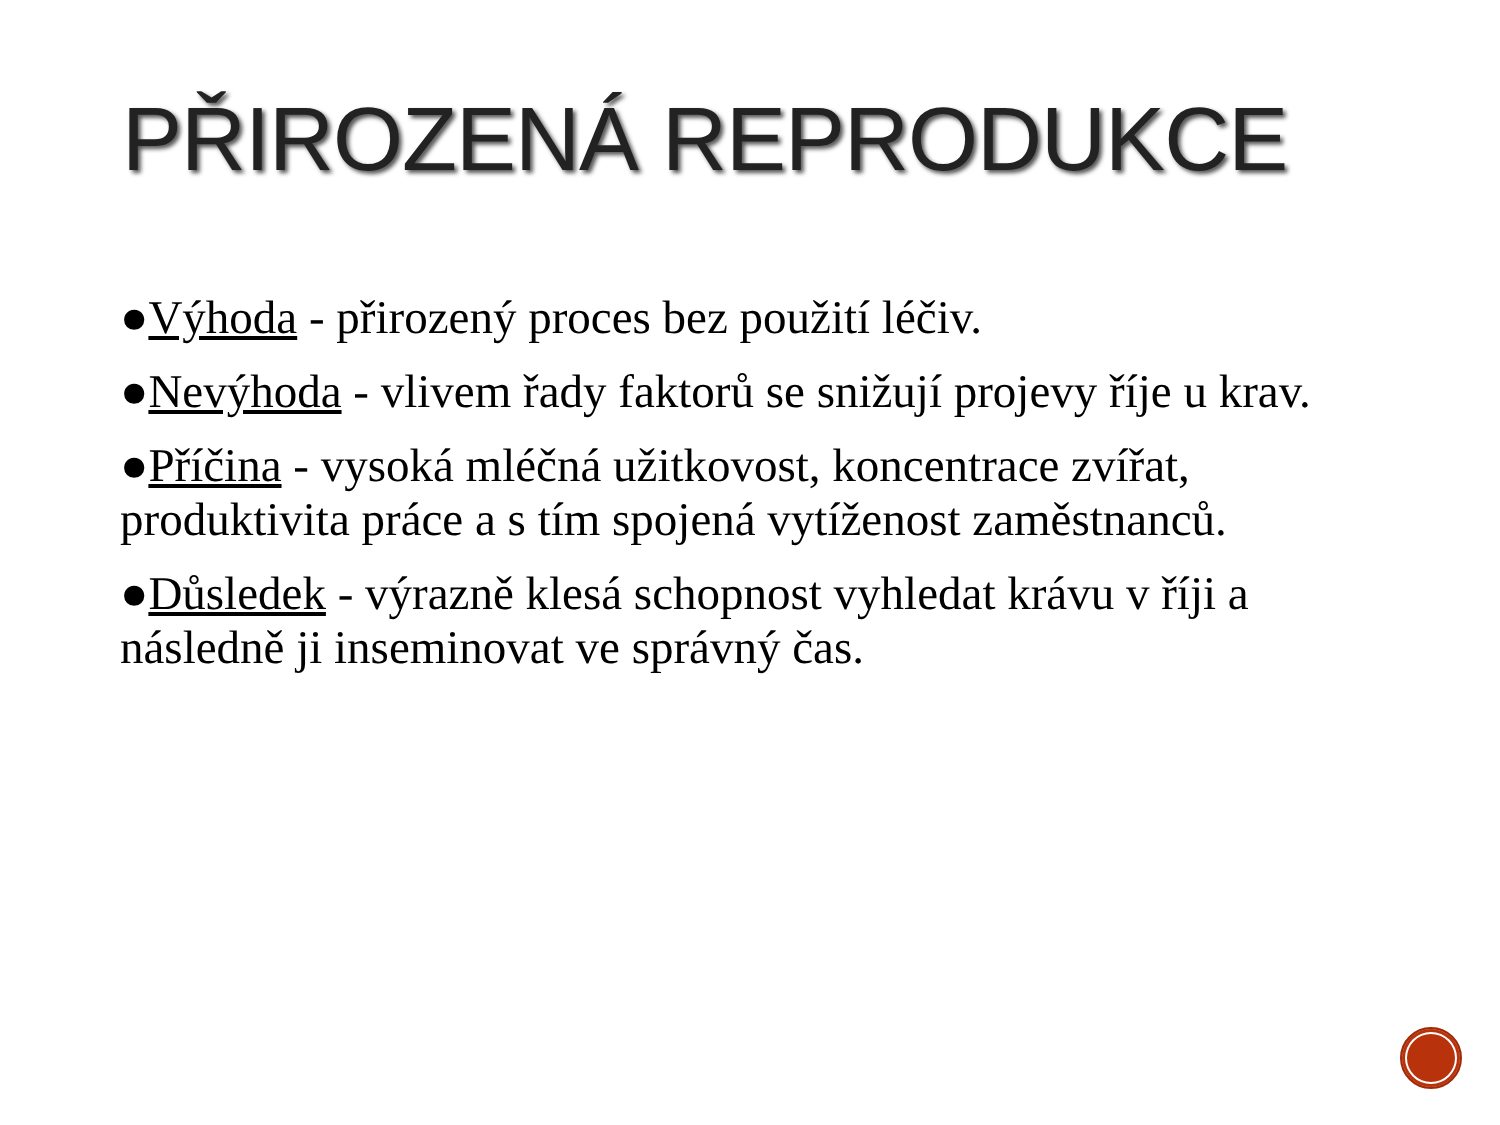PŘIROZENÁ REPRODUKCE
●Výhoda - přirozený proces bez použití léčiv.
●Nevýhoda - vlivem řady faktorů se snižují projevy říje u krav.
●Příčina - vysoká mléčná užitkovost, koncentrace zvířat, produktivita práce a s tím spojená vytíženost zaměstnanců.
●Důsledek - výrazně klesá schopnost vyhledat krávu v říji a následně ji inseminovat ve správný čas.